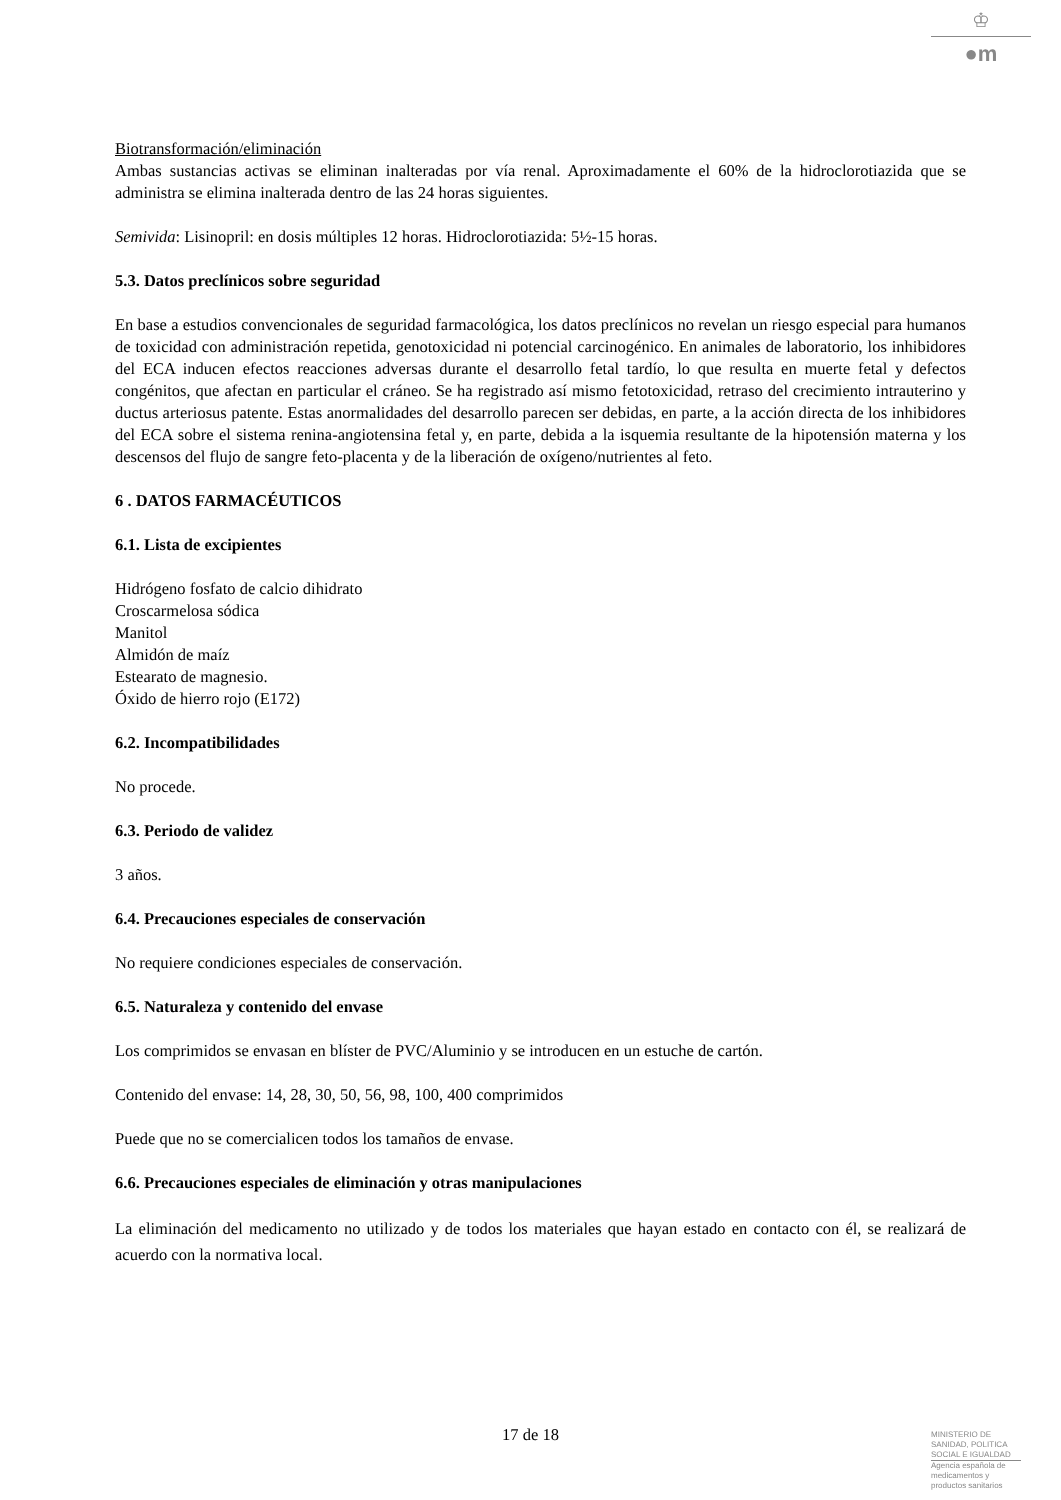♔
●m
Biotransformación/eliminación
Ambas sustancias activas se eliminan inalteradas por vía renal. Aproximadamente el 60% de la hidroclorotiazida que se administra se elimina inalterada dentro de las 24 horas siguientes.
Semivida: Lisinopril: en dosis múltiples 12 horas. Hidroclorotiazida: 5½-15 horas.
5.3. Datos preclínicos sobre seguridad
En base a estudios convencionales de seguridad farmacológica, los datos preclínicos no revelan un riesgo especial para humanos de toxicidad con administración repetida, genotoxicidad ni potencial carcinogénico. En animales de laboratorio, los inhibidores del ECA inducen efectos reacciones adversas durante el desarrollo fetal tardío, lo que resulta en muerte fetal y defectos congénitos, que afectan en particular el cráneo. Se ha registrado así mismo fetotoxicidad, retraso del crecimiento intrauterino y ductus arteriosus patente. Estas anormalidades del desarrollo parecen ser debidas, en parte, a la acción directa de los inhibidores del ECA sobre el sistema renina-angiotensina fetal y, en parte, debida a la isquemia resultante de la hipotensión materna y los descensos del flujo de sangre feto-placenta y de la liberación de oxígeno/nutrientes al feto.
6 . DATOS FARMACÉUTICOS
6.1. Lista de excipientes
Hidrógeno fosfato de calcio dihidrato
Croscarmelosa sódica
Manitol
Almidón de maíz
Estearato de magnesio.
Óxido de hierro rojo (E172)
6.2. Incompatibilidades
No procede.
6.3. Periodo de validez
3 años.
6.4. Precauciones especiales de conservación
No requiere condiciones especiales de conservación.
6.5. Naturaleza y contenido del envase
Los comprimidos se envasan en blíster de PVC/Aluminio y se introducen en un estuche de cartón.
Contenido del envase: 14, 28, 30, 50, 56, 98, 100, 400 comprimidos
Puede que no se comercialicen todos los tamaños de envase.
6.6. Precauciones especiales de eliminación y otras manipulaciones
La eliminación del medicamento no utilizado y de todos los materiales que hayan estado en contacto con él, se realizará de acuerdo con la normativa local.
17 de 18
MINISTERIO DE
SANIDAD, POLITICA
SOCIAL E IGUALDAD
Agencia española de
medicamentos y
productos sanitarios